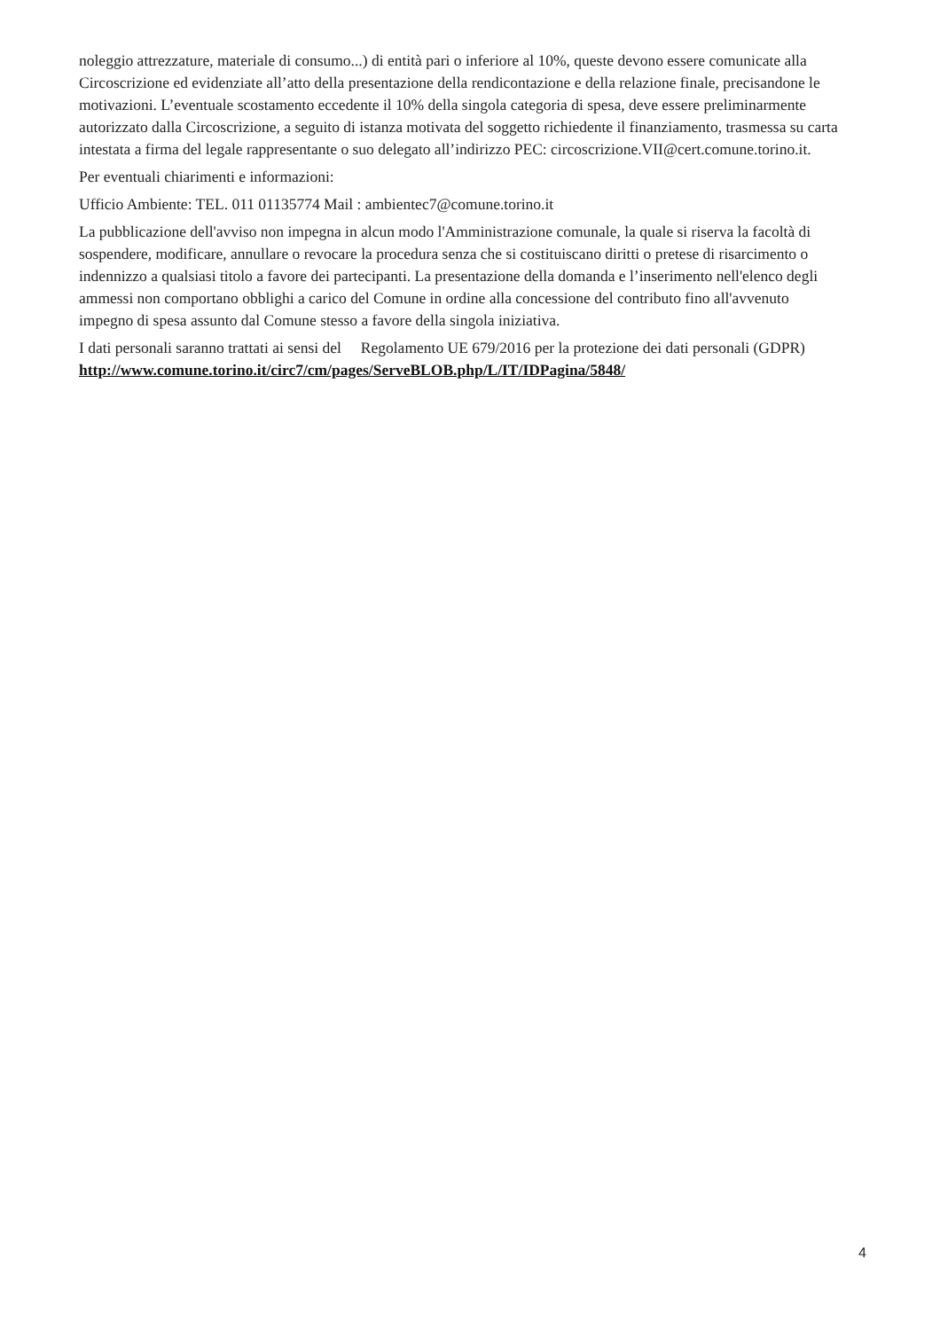noleggio attrezzature, materiale di consumo...) di entità pari o inferiore al 10%, queste devono essere comunicate alla Circoscrizione ed evidenziate all’atto della presentazione della rendicontazione e della relazione finale, precisandone le motivazioni. L’eventuale scostamento eccedente il 10% della singola categoria di spesa, deve essere preliminarmente autorizzato dalla Circoscrizione, a seguito di istanza motivata del soggetto richiedente il finanziamento, trasmessa su carta intestata a firma del legale rappresentante o suo delegato all’indirizzo PEC: circoscrizione.VII@cert.comune.torino.it.
Per eventuali chiarimenti e informazioni:
Ufficio Ambiente: TEL. 011 01135774 Mail : ambientec7@comune.torino.it
La pubblicazione dell'avviso non impegna in alcun modo l'Amministrazione comunale, la quale si riserva la facoltà di sospendere, modificare, annullare o revocare la procedura senza che si costituiscano diritti o pretese di risarcimento o indennizzo a qualsiasi titolo a favore dei partecipanti. La presentazione della domanda e l’inserimento nell'elenco degli ammessi non comportano obblighi a carico del Comune in ordine alla concessione del contributo fino all'avvenuto impegno di spesa assunto dal Comune stesso a favore della singola iniziativa.
I dati personali saranno trattati ai sensi del Regolamento UE 679/2016 per la protezione dei dati personali (GDPR)
http://www.comune.torino.it/circ7/cm/pages/ServeBLOB.php/L/IT/IDPagina/5848/
4